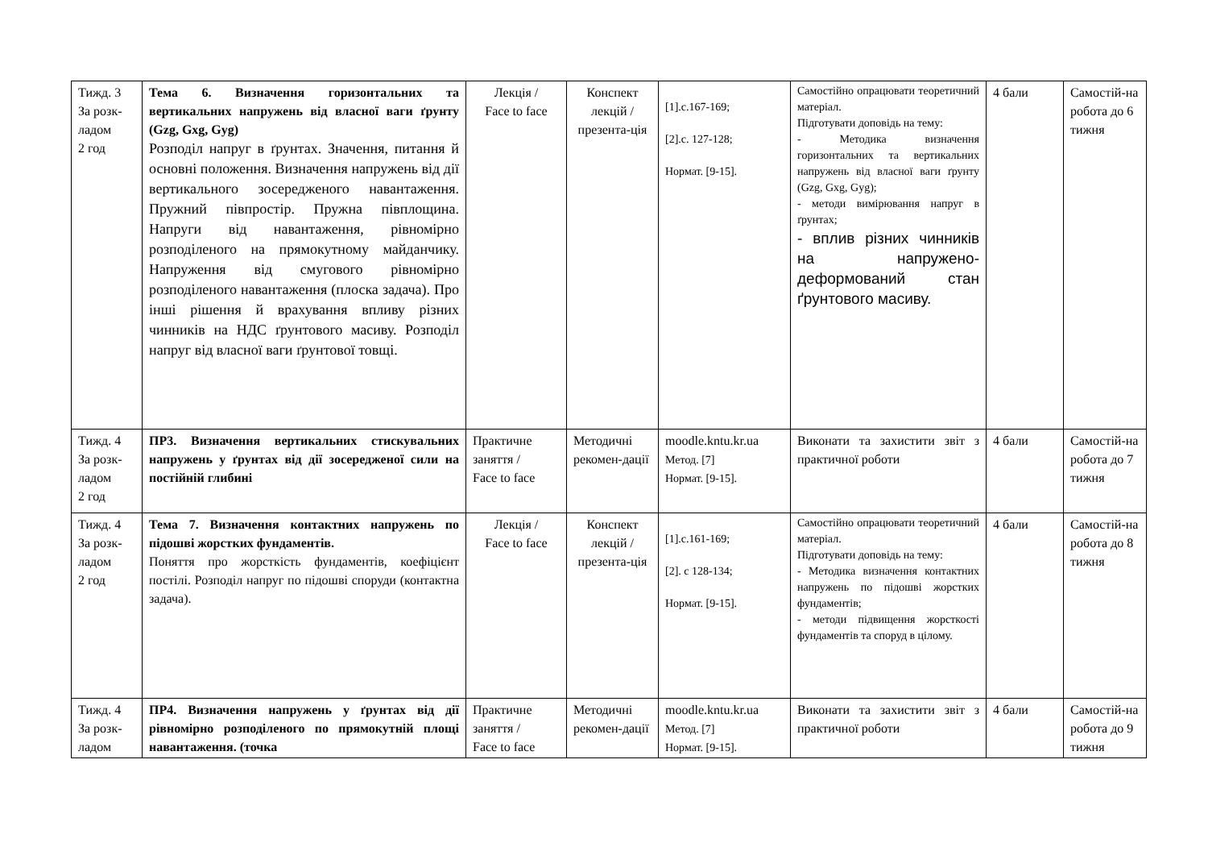| Тижд. 3 За розк-ладом 2 год | Тема 6. Визначення горизонтальних та вертикальних напружень від власної ваги ґрунту (Gzg, Gxg, Gyg) Розподіл напруг в ґрунтах. Значення, питання й основні положення. Визначення напружень від дії вертикального зосередженого навантаження. Пружний півпростір. Пружна півплощина. Напруги від навантаження, рівномірно розподіленого на прямокутному майданчику. Напруження від смугового рівномірно розподіленого навантаження (плоска задача). Про інші рішення й врахування впливу різних чинників на НДС ґрунтового масиву. Розподіл напруг від власної ваги ґрунтової товщі. | Лекція / Face to face | Конспект лекцій / презента-ція | [1].с.167-169; [2].с. 127-128; Нормат. [9-15]. | Самостійно опрацювати теоретичний матеріал. Підготувати доповідь на тему: - Методика визначення горизонтальних та вертикальних напружень від власної ваги ґрунту (Gzg, Gxg, Gyg); - методи вимірювання напруг в ґрунтах; - вплив різних чинників на напружено-деформований стан ґрунтового масиву. | 4 бали | Самостій-на робота до 6 тижня |
| Тижд. 4 За розк-ладом 2 год | ПР3. Визначення вертикальних стискувальних напружень у ґрунтах від дії зосередженої сили на постійній глибині | Практичне заняття / Face to face | Методичні рекомен-дації | moodle.kntu.kr.ua Метод. [7] Нормат. [9-15]. | Виконати та захистити звіт з практичної роботи | 4 бали | Самостій-на робота до 7 тижня |
| Тижд. 4 За розк-ладом 2 год | Тема 7. Визначення контактних напружень по підошві жорстких фундаментів. Поняття про жорсткість фундаментів, коефіцієнт постілі. Розподіл напруг по підошві споруди (контактна задача). | Лекція / Face to face | Конспект лекцій / презента-ція | [1].с.161-169; [2]. с 128-134; Нормат. [9-15]. | Самостійно опрацювати теоретичний матеріал. Підготувати доповідь на тему: - Методика визначення контактних напружень по підошві жорстких фундаментів; - методи підвищення жорсткості фундаментів та споруд в цілому. | 4 бали | Самостій-на робота до 8 тижня |
| Тижд. 4 За розк-ладом | ПР4. Визначення напружень у ґрунтах від дії рівномірно розподіленого по прямокутній площі навантаження. (точка | Практичне заняття / Face to face | Методичні рекомен-дації | moodle.kntu.kr.ua Метод. [7] Нормат. [9-15]. | Виконати та захистити звіт з практичної роботи | 4 бали | Самостій-на робота до 9 тижня |